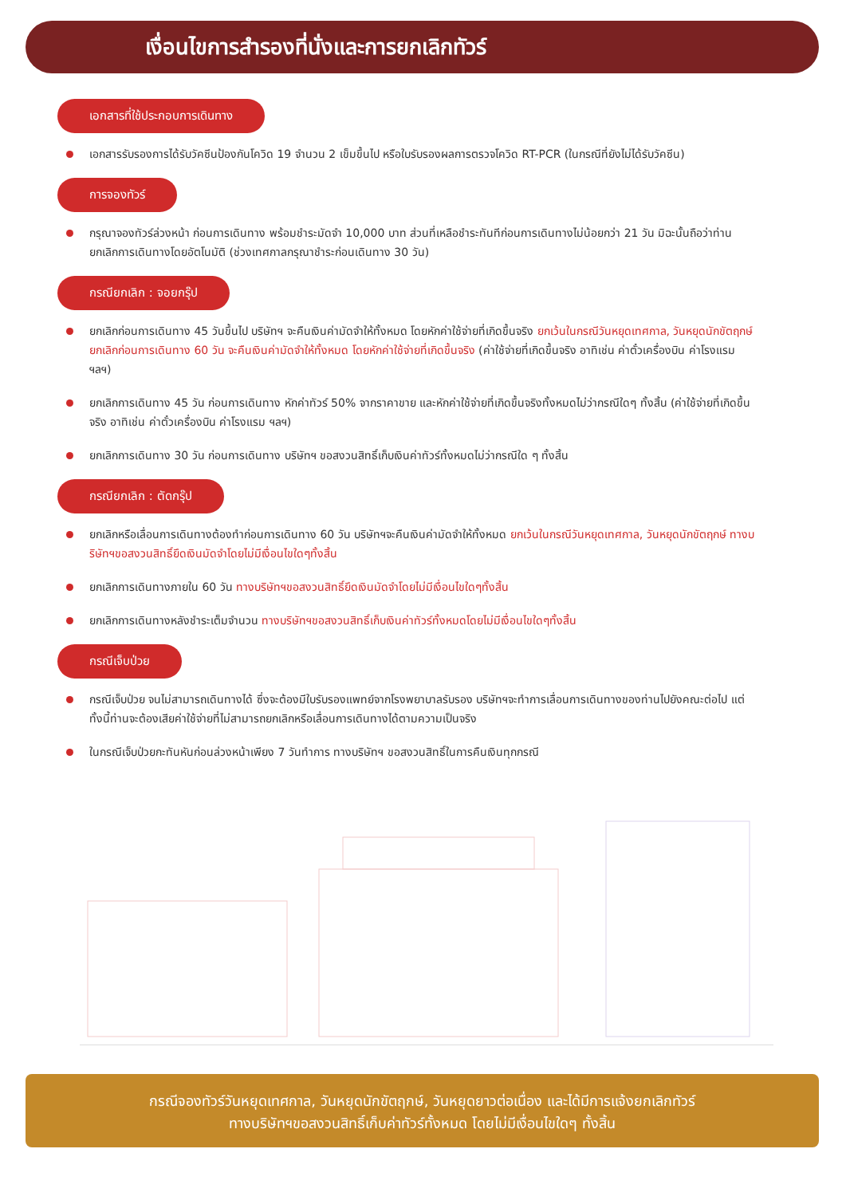เงื่อนไขการสำรองที่นั่งและการยกเลิกทัวร์
เอกสารที่ใช้ประกอบการเดินทาง
เอกสารรับรองการได้รับวัคซีนป้องกันโควิด 19 จำนวน 2 เข็มขึ้นไป หรือใบรับรองผลการตรวจโควิด RT-PCR (ในกรณีที่ยังไม่ได้รับวัคซีน)
การจองทัวร์
กรุณาจองทัวร์ล่วงหน้า ก่อนการเดินทาง พร้อมชำระมัดจำ 10,000 บาท ส่วนที่เหลือชำระทันทีก่อนการเดินทางไม่น้อยกว่า 21 วัน มิฉะนั้นถือว่าท่านยกเลิกการเดินทางโดยอัตโนมัติ (ช่วงเทศกาลกรุณาชำระก่อนเดินทาง 30 วัน)
กรณียกเลิก : จอยกรุ๊ป
ยกเลิกก่อนการเดินทาง 45 วันขึ้นไป บริษัทฯ จะคืนเงินค่ามัดจำให้ทั้งหมด โดยหักค่าใช้จ่ายที่เกิดขึ้นจริง ยกเว้นในกรณีวันหยุดเทศกาล, วันหยุดนักขัตฤกษ์ ยกเลิกก่อนการเดินทาง 60 วัน จะคืนเงินค่ามัดจำให้ทั้งหมด โดยหักค่าใช้จ่ายที่เกิดขึ้นจริง (ค่าใช้จ่ายที่เกิดขึ้นจริง อาทิเช่น ค่าตั๋วเครื่องบิน ค่าโรงแรม ฯลฯ)
ยกเลิกการเดินทาง 45 วัน ก่อนการเดินทาง หักค่าทัวร์ 50% จากราคาขาย และหักค่าใช้จ่ายที่เกิดขึ้นจริงทั้งหมดไม่ว่ากรณีใดๆ ทั้งสิ้น (ค่าใช้จ่ายที่เกิดขึ้นจริง อาทิเช่น ค่าตั๋วเครื่องบิน ค่าโรงแรม ฯลฯ)
ยกเลิกการเดินทาง 30 วัน ก่อนการเดินทาง บริษัทฯ ขอสงวนสิทธิ์เก็บเงินค่าทัวร์ทั้งหมดไม่ว่ากรณีใด ๆ ทั้งสิ้น
กรณียกเลิก : ตัดกรุ๊ป
ยกเลิกหรือเลื่อนการเดินทางต้องทำก่อนการเดินทาง 60 วัน บริษัทฯจะคืนเงินค่ามัดจำให้ทั้งหมด ยกเว้นในกรณีวันหยุดเทศกาล, วันหยุดนักขัตฤกษ์ ทางบริษัทฯขอสงวนสิทธิ์ยึดเงินมัดจำโดยไม่มีเงื่อนไขใดๆทั้งสิ้น
ยกเลิกการเดินทางภายใน 60 วัน ทางบริษัทฯขอสงวนสิทธิ์ยึดเงินมัดจำโดยไม่มีเงื่อนไขใดๆทั้งสิ้น
ยกเลิกการเดินทางหลังชำระเต็มจำนวน ทางบริษัทฯขอสงวนสิทธิ์เก็บเงินค่าทัวร์ทั้งหมดโดยไม่มีเงื่อนไขใดๆทั้งสิ้น
กรณีเจ็บป่วย
กรณีเจ็บป่วย จนไม่สามารถเดินทางได้ ซึ่งจะต้องมีใบรับรองแพทย์จากโรงพยาบาลรับรอง บริษัทฯจะทำการเลื่อนการเดินทางของท่านไปยังคณะต่อไป แต่ทั้งนี้ท่านจะต้องเสียค่าใช้จ่ายที่ไม่สามารถยกเลิกหรือเลื่อนการเดินทางได้ตามความเป็นจริง
ในกรณีเจ็บป่วยกะทันหันก่อนล่วงหน้าเพียง 7 วันทำการ ทางบริษัทฯ ขอสงวนสิทธิ์ในการคืนเงินทุกกรณี
กรณีจองทัวร์วันหยุดเทศกาล, วันหยุดนักขัตฤกษ์, วันหยุดยาวต่อเนื่อง และได้มีการแจ้งยกเลิกทัวร์
ทางบริษัทฯขอสงวนสิทธิ์เก็บค่าทัวร์ทั้งหมด โดยไม่มีเงื่อนไขใดๆ ทั้งสิ้น